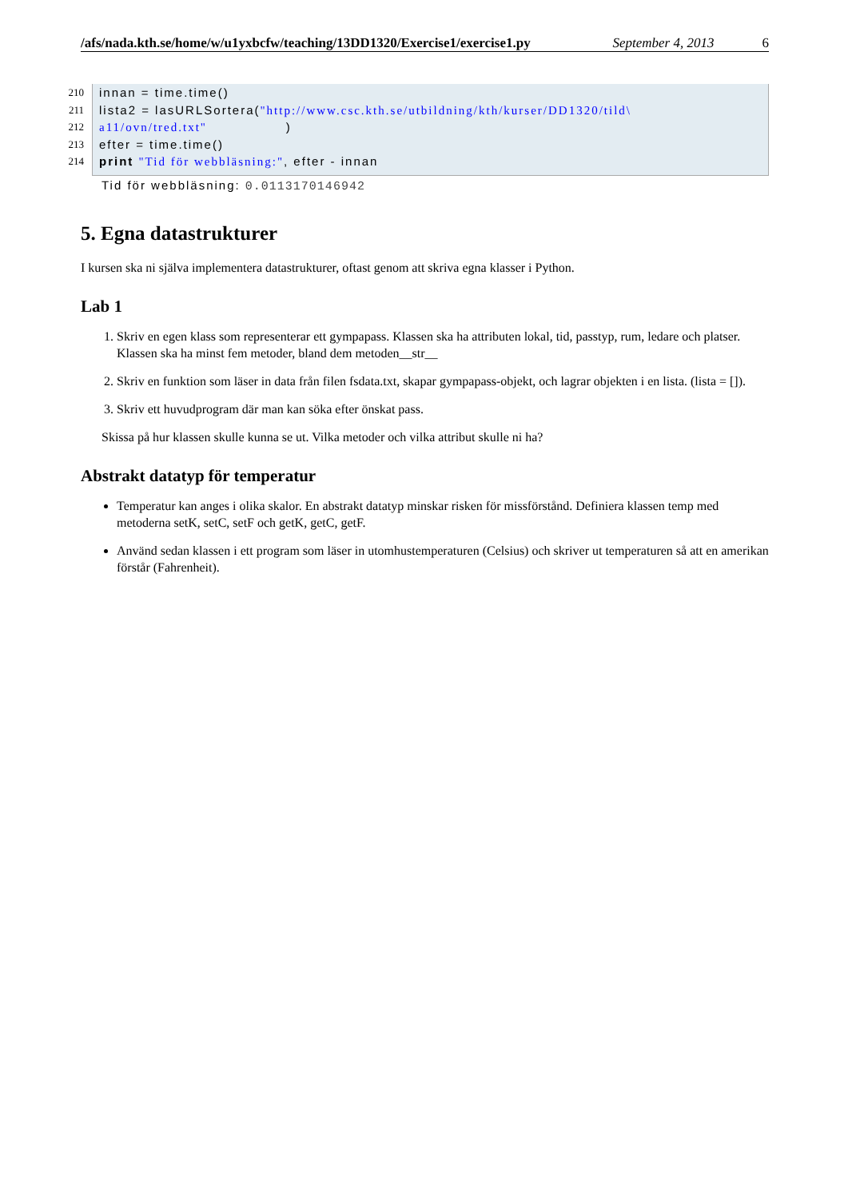/afs/nada.kth.se/home/w/u1yxbcfw/teaching/13DD1320/Exercise1/exercise1.py September 4, 2013 6
210 innan = time.time()
211 lista2 = lasURLSortera("http://www.csc.kth.se/utbildning/kth/kurser/DD1320/tild\
212 a11/ovn/tred.txt" )
213 efter = time.time()
214 print "Tid för webbläsning:", efter - innan
Tid för webbläsning: 0.0113170146942
5. Egna datastrukturer
I kursen ska ni själva implementera datastrukturer, oftast genom att skriva egna klasser i Python.
Lab 1
1. Skriv en egen klass som representerar ett gympapass. Klassen ska ha attributen lokal, tid, passtyp, rum, ledare och platser. Klassen ska ha minst fem metoder, bland dem metoden__str__
2. Skriv en funktion som läser in data från filen fsdata.txt, skapar gympapass-objekt, och lagrar objekten i en lista. (lista = []).
3. Skriv ett huvudprogram där man kan söka efter önskat pass.
Skissa på hur klassen skulle kunna se ut. Vilka metoder och vilka attribut skulle ni ha?
Abstrakt datatyp för temperatur
Temperatur kan anges i olika skalor. En abstrakt datatyp minskar risken för missförstånd. Definiera klassen temp med metoderna setK, setC, setF och getK, getC, getF.
Använd sedan klassen i ett program som läser in utomhustemperaturen (Celsius) och skriver ut temperaturen så att en amerikan förstår (Fahrenheit).